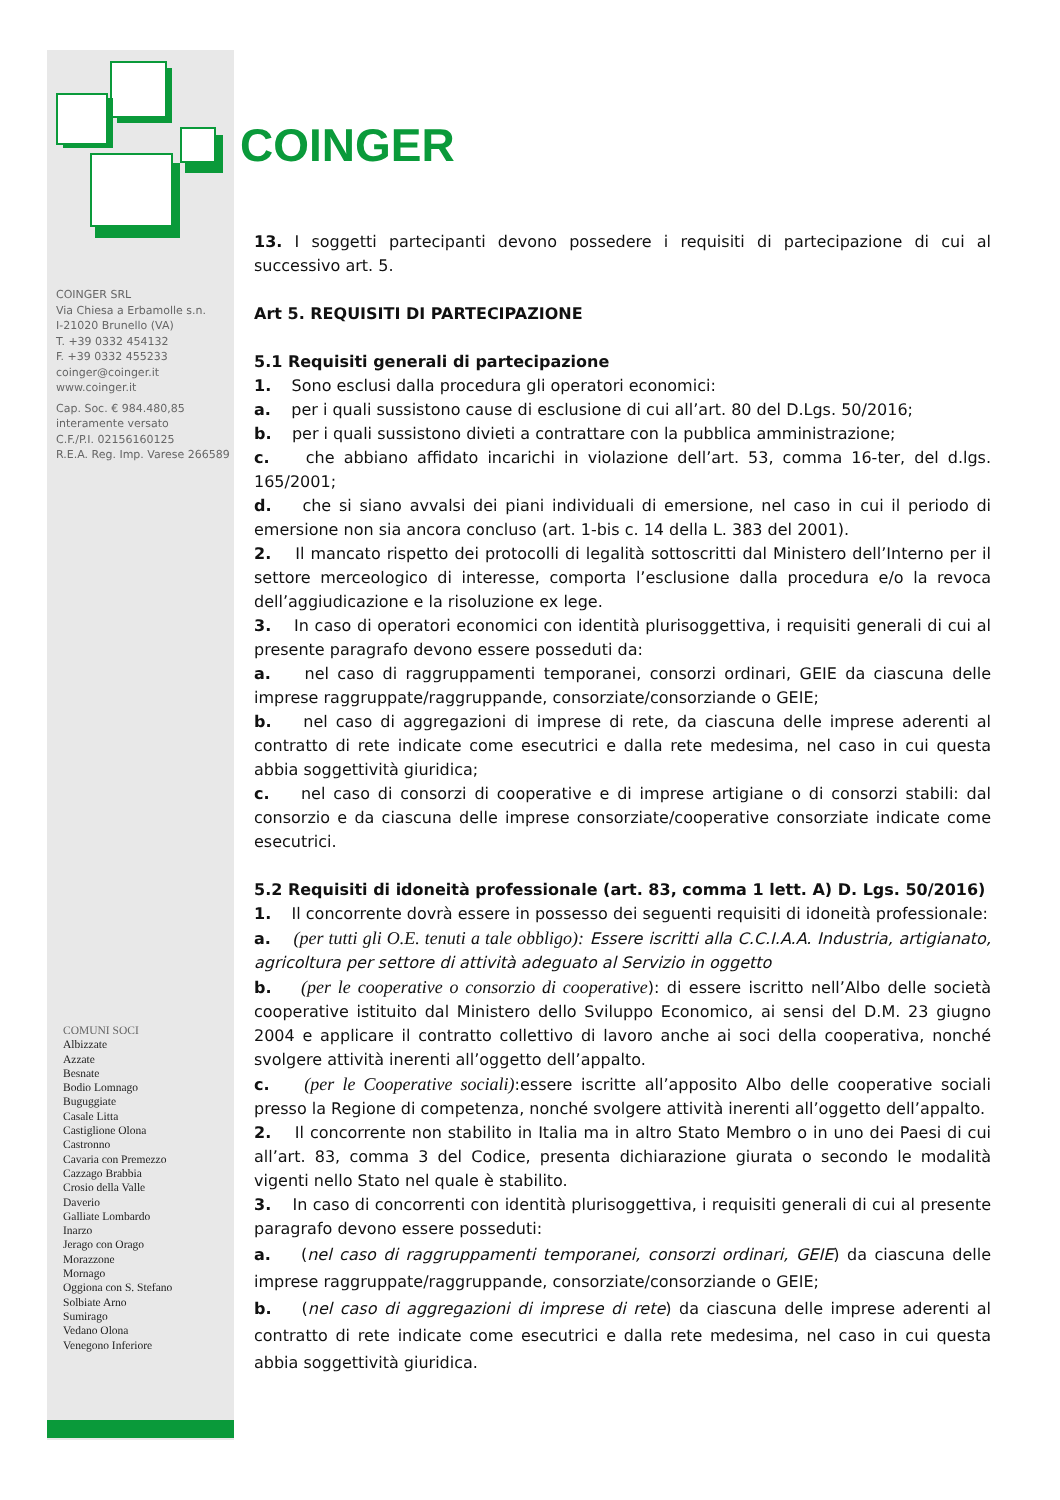COINGER
COINGER SRL
Via Chiesa a Erbamolle s.n.
I-21020 Brunello (VA)
T. +39 0332 454132
F. +39 0332 455233
coinger@coinger.it
www.coinger.it
Cap. Soc. € 984.480,85
interamente versato
C.F./P.I. 02156160125
R.E.A. Reg. Imp. Varese 266589
COMUNI SOCI
Albizzate
Azzate
Besnate
Bodio Lomnago
Buguggiate
Casale Litta
Castiglione Olona
Castronno
Cavaria con Premezzo
Cazzago Brabbia
Crosio della Valle
Daverio
Galliate Lombardo
Inarzo
Jerago con Orago
Morazzone
Mornago
Oggiona con S. Stefano
Solbiate Arno
Sumirago
Vedano Olona
Venegono Inferiore
13. I soggetti partecipanti devono possedere i requisiti di partecipazione di cui al successivo art. 5.
Art 5. REQUISITI DI PARTECIPAZIONE
5.1 Requisiti generali di partecipazione
1. Sono esclusi dalla procedura gli operatori economici:
a. per i quali sussistono cause di esclusione di cui all’art. 80 del D.Lgs. 50/2016;
b. per i quali sussistono divieti a contrattare con la pubblica amministrazione;
c. che abbiano affidato incarichi in violazione dell’art. 53, comma 16-ter, del d.lgs. 165/2001;
d. che si siano avvalsi dei piani individuali di emersione, nel caso in cui il periodo di emersione non sia ancora concluso (art. 1-bis c. 14 della L. 383 del 2001).
2. Il mancato rispetto dei protocolli di legalità sottoscritti dal Ministero dell’Interno per il settore merceologico di interesse, comporta l’esclusione dalla procedura e/o la revoca dell’aggiudicazione e la risoluzione ex lege.
3. In caso di operatori economici con identità plurisoggettiva, i requisiti generali di cui al presente paragrafo devono essere posseduti da:
a. nel caso di raggruppamenti temporanei, consorzi ordinari, GEIE da ciascuna delle imprese raggruppate/raggruppande, consorziate/consorziande o GEIE;
b. nel caso di aggregazioni di imprese di rete, da ciascuna delle imprese aderenti al contratto di rete indicate come esecutrici e dalla rete medesima, nel caso in cui questa abbia soggettività giuridica;
c. nel caso di consorzi di cooperative e di imprese artigiane o di consorzi stabili: dal consorzio e da ciascuna delle imprese consorziate/cooperative consorziate indicate come esecutrici.
5.2 Requisiti di idoneità professionale (art. 83, comma 1 lett. A) D. Lgs. 50/2016)
1. Il concorrente dovrà essere in possesso dei seguenti requisiti di idoneità professionale:
a. (per tutti gli O.E. tenuti a tale obbligo): Essere iscritti alla C.C.I.A.A. Industria, artigianato, agricoltura per settore di attività adeguato al Servizio in oggetto
b. (per le cooperative o consorzio di cooperative): di essere iscritto nell’Albo delle società cooperative istituito dal Ministero dello Sviluppo Economico, ai sensi del D.M. 23 giugno 2004 e applicare il contratto collettivo di lavoro anche ai soci della cooperativa, nonché svolgere attività inerenti all’oggetto dell’appalto.
c. (per le Cooperative sociali):essere iscritte all’apposito Albo delle cooperative sociali presso la Regione di competenza, nonché svolgere attività inerenti all’oggetto dell’appalto.
2. Il concorrente non stabilito in Italia ma in altro Stato Membro o in uno dei Paesi di cui all’art. 83, comma 3 del Codice, presenta dichiarazione giurata o secondo le modalità vigenti nello Stato nel quale è stabilito.
3. In caso di concorrenti con identità plurisoggettiva, i requisiti generali di cui al presente paragrafo devono essere posseduti:
a. (nel caso di raggruppamenti temporanei, consorzi ordinari, GEIE) da ciascuna delle imprese raggruppate/raggruppande, consorziate/consorziande o GEIE;
b. (nel caso di aggregazioni di imprese di rete) da ciascuna delle imprese aderenti al contratto di rete indicate come esecutrici e dalla rete medesima, nel caso in cui questa abbia soggettività giuridica.